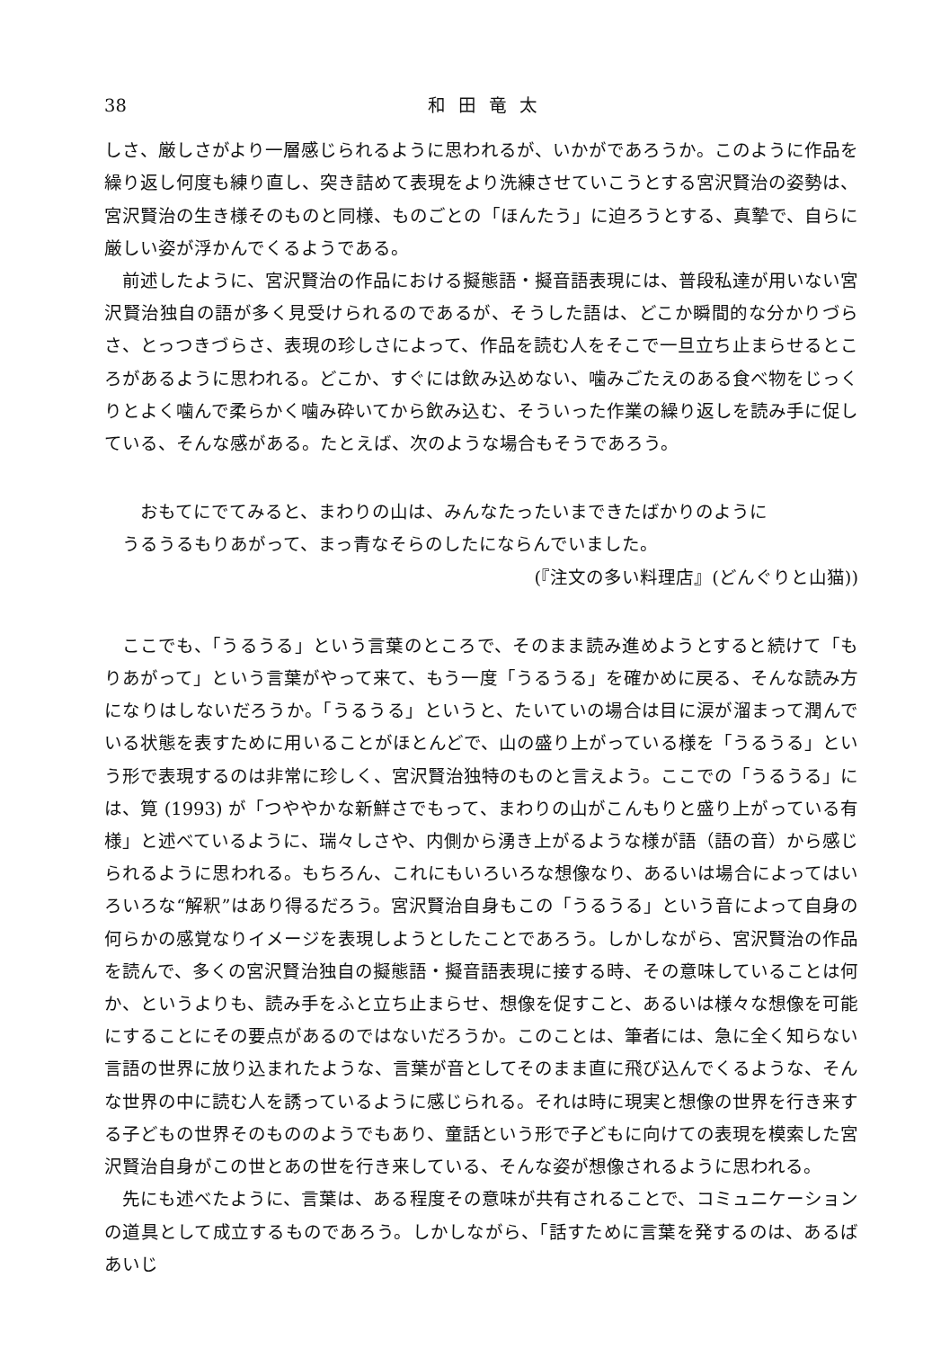38 和田竜太
しさ、厳しさがより一層感じられるように思われるが、いかがであろうか。このように作品を繰り返し何度も練り直し、突き詰めて表現をより洗練させていこうとする宮沢賢治の姿勢は、宮沢賢治の生き様そのものと同様、ものごとの「ほんたう」に迫ろうとする、真摯で、自らに厳しい姿が浮かんでくるようである。
前述したように、宮沢賢治の作品における擬態語・擬音語表現には、普段私達が用いない宮沢賢治独自の語が多く見受けられるのであるが、そうした語は、どこか瞬間的な分かりづらさ、とっつきづらさ、表現の珍しさによって、作品を読む人をそこで一旦立ち止まらせるところがあるように思われる。どこか、すぐには飲み込めない、噛みごたえのある食べ物をじっくりとよく噛んで柔らかく噛み砕いてから飲み込む、そういった作業の繰り返しを読み手に促している、そんな感がある。たとえば、次のような場合もそうであろう。
おもてにでてみると、まわりの山は、みんなたったいまできたばかりのように
うるうるもりあがって、まっ青なそらのしたにならんでいました。
(『注文の多い料理店』(どんぐりと山猫))
ここでも、「うるうる」という言葉のところで、そのまま読み進めようとすると続けて「もりあがって」という言葉がやって来て、もう一度「うるうる」を確かめに戻る、そんな読み方になりはしないだろうか。「うるうる」というと、たいていの場合は目に涙が溜まって潤んでいる状態を表すために用いることがほとんどで、山の盛り上がっている様を「うるうる」という形で表現するのは非常に珍しく、宮沢賢治独特のものと言えよう。ここでの「うるうる」には、筧 (1993) が「つややかな新鮮さでもって、まわりの山がこんもりと盛り上がっている有様」と述べているように、瑞々しさや、内側から湧き上がるような様が語（語の音）から感じられるように思われる。もちろん、これにもいろいろな想像なり、あるいは場合によってはいろいろな“解釈”はあり得るだろう。宮沢賢治自身もこの「うるうる」という音によって自身の何らかの感覚なりイメージを表現しようとしたことであろう。しかしながら、宮沢賢治の作品を読んで、多くの宮沢賢治独自の擬態語・擬音語表現に接する時、その意味していることは何か、というよりも、読み手をふと立ち止まらせ、想像を促すこと、あるいは様々な想像を可能にすることにその要点があるのではないだろうか。このことは、筆者には、急に全く知らない言語の世界に放り込まれたような、言葉が音としてそのまま直に飛び込んでくるような、そんな世界の中に読む人を誘っているように感じられる。それは時に現実と想像の世界を行き来する子どもの世界そのもののようでもあり、童話という形で子どもに向けての表現を模索した宮沢賢治自身がこの世とあの世を行き来している、そんな姿が想像されるように思われる。
先にも述べたように、言葉は、ある程度その意味が共有されることで、コミュニケーションの道具として成立するものであろう。しかしながら、「話すために言葉を発するのは、あるばあいじ